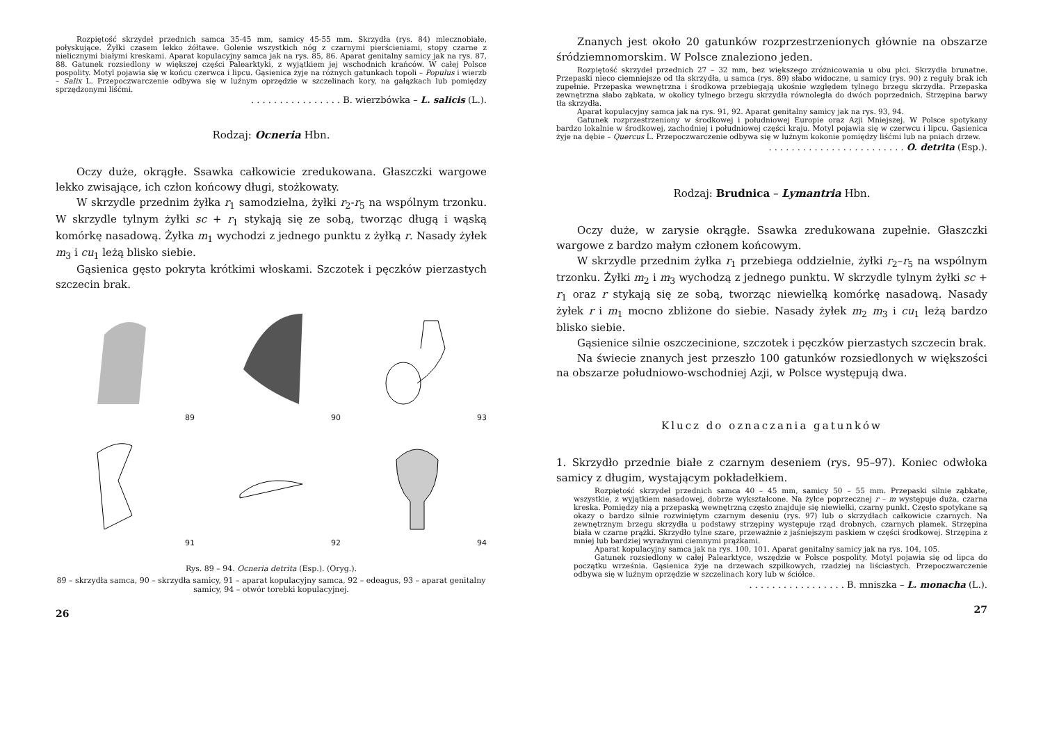Rozpiętość skrzydeł przednich samca 35-45 mm, samicy 45-55 mm. Skrzydła (rys. 84) mleczno­białe, połyskujące. Żyłki czasem lekko żółtawe. Golenie wszystkich nóg z czarnymi pierścieniami, stopy czarne z nielicznymi białymi kreskami. Aparat kopulacyjny samca jak na rys. 85, 86. Aparat genitalny samicy jak na rys. 87, 88. Gatunek rozsiedlony w większej części Palearktyki, z wyjątkiem jej wschodnich krańców. W całej Polsce pospolity. Motyl pojawia się w końcu czerwca i lipcu. Gąsienica żyje na różnych gatunkach topoli – Populus i wierzb – Salix L. Przepoczwarczenie odbywa się w luźnym oprzędzie w szczelinach kory, na gałązkach lub pomiędzy sprzędzonymi liśćmi.
. . . . . . . . . . . . . . . . B. wierzbówka – L. salicis (L.).
Rodzaj: Ocneria Hbn.
Oczy duże, okrągłe. Ssawka całkowicie zredukowana. Głaszczki wargowe lekko zwisające, ich człon końcowy długi, stożkowaty.
W skrzydle przednim żyłka r<sub>1</sub> samodzielna, żyłki r<sub>2</sub>-r<sub>5</sub> na wspólnym trzonku. W skrzydle tylnym żyłki sc + r<sub>1</sub> stykają się ze sobą, tworząc długą i wąską komórkę nasadową. Żyłka m<sub>1</sub> wychodzi z jednego punktu z żyłką r. Nasady żyłek m<sub>3</sub> i cu<sub>1</sub> leżą blisko siebie.
Gąsienica gęsto pokryta krótkimi włoskami. Szczotek i pęczków pierzastych szczecin brak.
89
90
93
91
92
94
Rys. 89 – 94. Ocneria detrita (Esp.). (Oryg.).
89 – skrzydła samca, 90 – skrzydła samicy, 91 – aparat kopulacyjny samca, 92 – edeagus, 93 – aparat genitalny samicy, 94 – otwór torebki kopulacyjnej.
26
Znanych jest około 20 gatunków rozprzestrzenionych głównie na obszarze śródziemnomorskim. W Polsce znaleziono jeden.
Rozpiętość skrzydeł przednich 27 – 32 mm, bez większego zróżnicowania u obu płci. Skrzydła brunatne. Przepaski nieco ciemniejsze od tła skrzydła, u samca (rys. 89) słabo widoczne, u samicy (rys. 90) z reguły brak ich zupełnie. Przepaska wewnętrzna i środkowa przebiegają ukośnie względem tylnego brzegu skrzydła. Przepaska zewnętrzna słabo ząbkata, w okolicy tylnego brzegu skrzydła równoległa do dwóch poprzednich. Strzępina barwy tła skrzydła.
Aparat kopulacyjny samca jak na rys. 91, 92. Aparat genitalny samicy jak na rys. 93, 94.
Gatunek rozprzestrzeniony w środkowej i południowej Europie oraz Azji Mniejszej. W Polsce spotykany bardzo lokalnie w środkowej, zachodniej i południowej części kraju. Motyl pojawia się w czerwcu i lipcu. Gąsienica żyje na dębie – Quercus L. Przepoczwarczenie odbywa się w luźnym kokonie pomiędzy liśćmi lub na pniach drzew.
. . . . . . . . . . . . . . . . . . . . . . . . O. detrita (Esp.).
Rodzaj: Brudnica – Lymantria Hbn.
Oczy duże, w zarysie okrągłe. Ssawka zredukowana zupełnie. Głaszczki wargowe z bardzo małym członem końcowym.
W skrzydle przednim żyłka r<sub>1</sub> przebiega oddzielnie, żyłki r<sub>2</sub>–r<sub>5</sub> na wspólnym trzonku. Żyłki m<sub>2</sub> i m<sub>3</sub> wychodzą z jednego punktu. W skrzydle tylnym żyłki sc + r<sub>1</sub> oraz r stykają się ze sobą, tworząc niewielką komórkę nasadową. Nasady żyłek r i m<sub>1</sub> mocno zbliżone do siebie. Nasady żyłek m<sub>2</sub> m<sub>3</sub> i cu<sub>1</sub> leżą bardzo blisko siebie.
Gąsienice silnie oszczecinione, szczotek i pęczków pierzastych szczecin brak.
Na świecie znanych jest przeszło 100 gatunków rozsiedlonych w większości na obszarze południowo-wschodniej Azji, w Polsce występują dwa.
Klucz do oznaczania gatunków
1. Skrzydło przednie białe z czarnym deseniem (rys. 95–97). Koniec odwłoka samicy z długim, wystającym pokładełkiem.
Rozpiętość skrzydeł przednich samca 40 – 45 mm, samicy 50 – 55 mm. Przepaski silnie ząbkate, wszystkie, z wyjątkiem nasadowej, dobrze wykształcone. Na żyłce poprzecznej r – m występuje duża, czarna kreska. Pomiędzy nią a przepaską wewnętrzną często znajduje się niewielki, czarny punkt. Często spotykane są okazy o bardzo silnie rozwiniętym czarnym deseniu (rys. 97) lub o skrzydłach całkowicie czarnych. Na zewnętrznym brzegu skrzydła u podstawy strzępiny występuje rząd drobnych, czarnych plamek. Strzępina biała w czarne prążki. Skrzydło tylne szare, przeważnie z jaśniejszym paskiem w części środkowej. Strzępina z mniej lub bardziej wyraźnymi ciemnymi prążkami.
Aparat kopulacyjny samca jak na rys. 100, 101. Aparat genitalny samicy jak na rys. 104, 105.
Gatunek rozsiedlony w całej Palearktyce, wszędzie w Polsce pospolity. Motyl pojawia się od lipca do początku września. Gąsienica żyje na drzewach szpilkowych, rzadziej na liściastych. Przepoczwarczenie odbywa się w luźnym oprzędzie w szczelinach kory lub w ściółce.
. . . . . . . . . . . . . . . . . B. mniszka – L. monacha (L.).
27